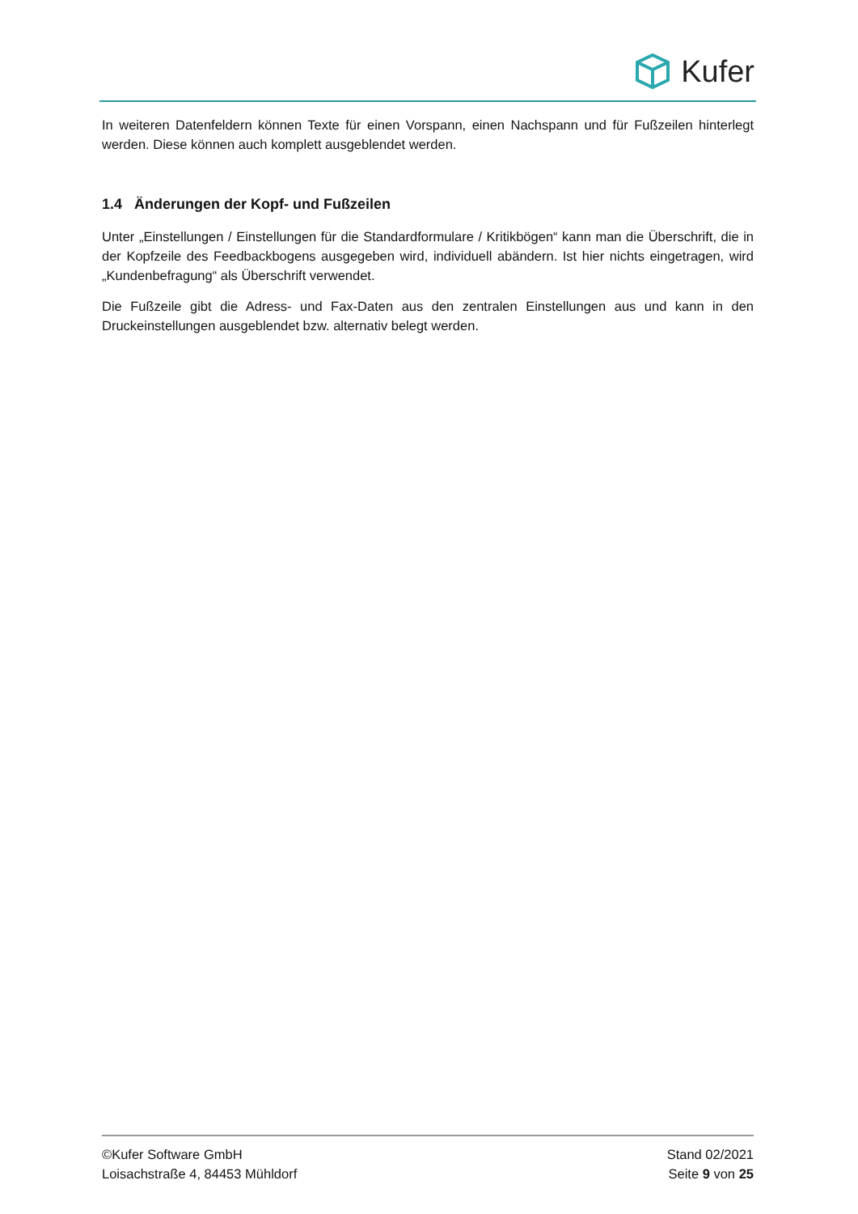Kufer
In weiteren Datenfeldern können Texte für einen Vorspann, einen Nachspann und für Fußzeilen hinterlegt werden. Diese können auch komplett ausgeblendet werden.
1.4 Änderungen der Kopf- und Fußzeilen
Unter „Einstellungen / Einstellungen für die Standardformulare / Kritikbögen“ kann man die Überschrift, die in der Kopfzeile des Feedbackbogens ausgegeben wird, individuell abändern. Ist hier nichts eingetragen, wird „Kundenbefragung“ als Überschrift verwendet.
Die Fußzeile gibt die Adress- und Fax-Daten aus den zentralen Einstellungen aus und kann in den Druckeinstellungen ausgeblendet bzw. alternativ belegt werden.
©Kufer Software GmbH
Loisachstraße 4, 84453 Mühldorf
Stand 02/2021
Seite 9 von 25